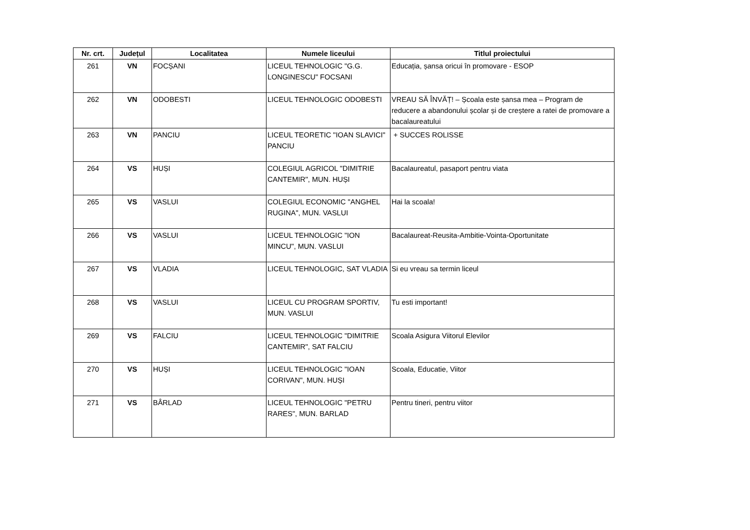| Nr. crt. | Județul | Localitatea | Numele liceului | Titlul proiectului |
| --- | --- | --- | --- | --- |
| 261 | VN | FOCȘANI | LICEUL TEHNOLOGIC "G.G. LONGINESCU" FOCSANI | Educația, șansa oricui în promovare - ESOP |
| 262 | VN | ODOBESTI | LICEUL TEHNOLOGIC ODOBESTI | VREAU SĂ ÎNVĂȚ! – Școala este șansa mea – Program de reducere a abandonului școlar și de creștere a ratei de promovare a bacalaureatului |
| 263 | VN | PANCIU | LICEUL TEORETIC "IOAN SLAVICI" PANCIU | + SUCCES ROLISSE |
| 264 | VS | HUȘI | COLEGIUL AGRICOL "DIMITRIE CANTEMIR", MUN. HUȘI | Bacalaureatul, pasaport pentru viata |
| 265 | VS | VASLUI | COLEGIUL ECONOMIC "ANGHEL RUGINA", MUN. VASLUI | Hai la scoala! |
| 266 | VS | VASLUI | LICEUL TEHNOLOGIC "ION MINCU", MUN. VASLUI | Bacalaureat-Reusita-Ambitie-Vointa-Oportunitate |
| 267 | VS | VLADIA | LICEUL TEHNOLOGIC, SAT VLADIA | Si eu vreau sa termin liceul |
| 268 | VS | VASLUI | LICEUL CU PROGRAM SPORTIV, MUN. VASLUI | Tu esti important! |
| 269 | VS | FALCIU | LICEUL TEHNOLOGIC "DIMITRIE CANTEMIR", SAT FALCIU | Scoala Asigura Viitorul Elevilor |
| 270 | VS | HUȘI | LICEUL TEHNOLOGIC "IOAN CORIVAN", MUN. HUȘI | Scoala, Educatie, Viitor |
| 271 | VS | BÂRLAD | LICEUL TEHNOLOGIC "PETRU RARES", MUN. BARLAD | Pentru tineri, pentru viitor |